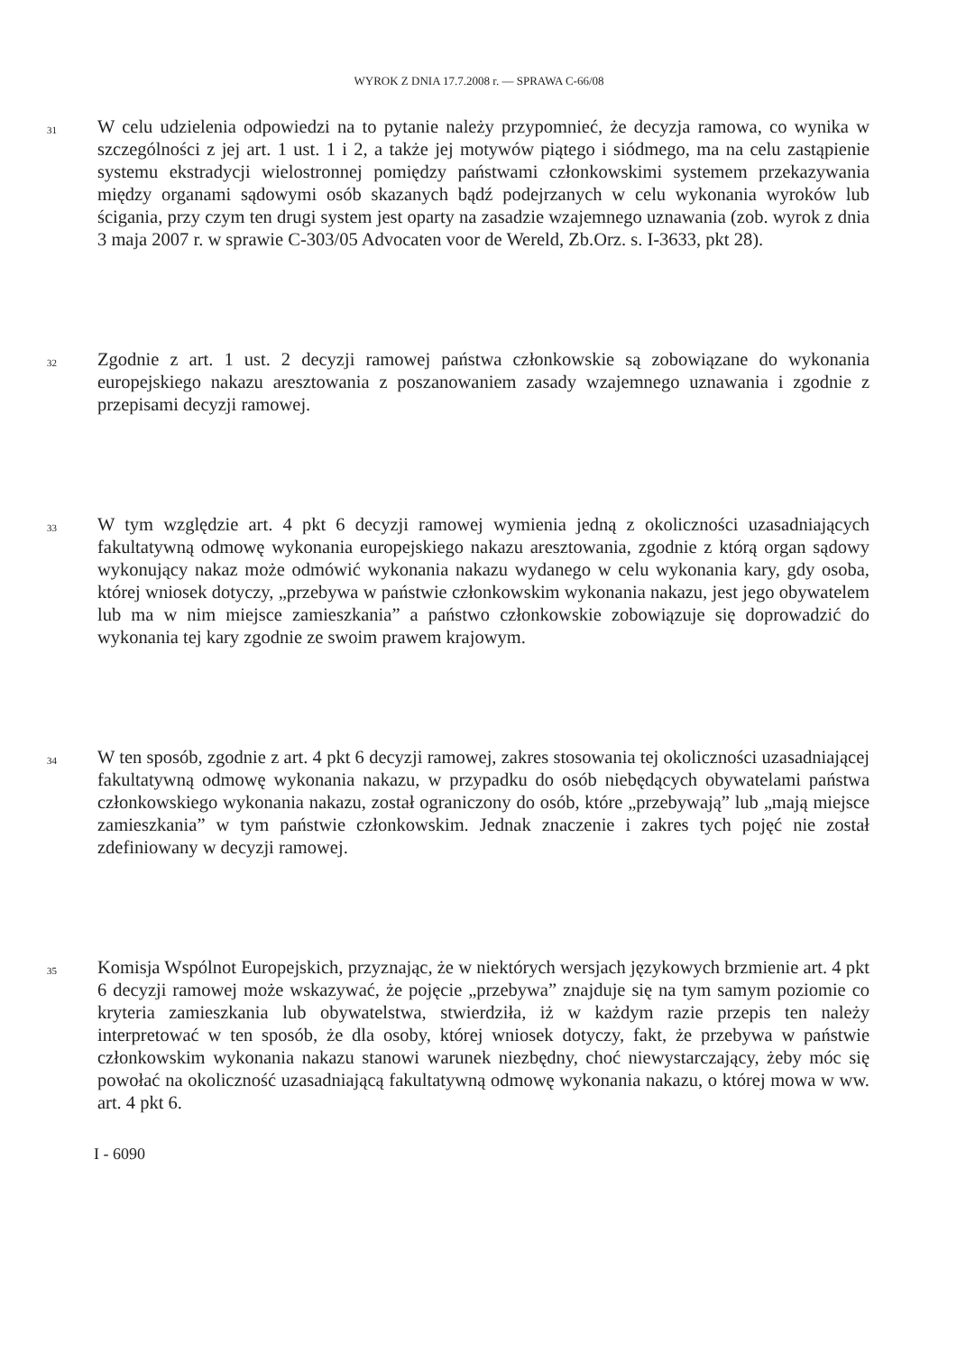WYROK Z DNIA 17.7.2008 r. — SPRAWA C-66/08
31
W celu udzielenia odpowiedzi na to pytanie należy przypomnieć, że decyzja ramowa, co wynika w szczególności z jej art. 1 ust. 1 i 2, a także jej motywów piątego i siódmego, ma na celu zastąpienie systemu ekstradycji wielostronnej pomiędzy państwami członkowskimi systemem przekazywania między organami sądowymi osób skazanych bądź podejrzanych w celu wykonania wyroków lub ścigania, przy czym ten drugi system jest oparty na zasadzie wzajemnego uznawania (zob. wyrok z dnia 3 maja 2007 r. w sprawie C-303/05 Advocaten voor de Wereld, Zb.Orz. s. I-3633, pkt 28).
32
Zgodnie z art. 1 ust. 2 decyzji ramowej państwa członkowskie są zobowiązane do wykonania europejskiego nakazu aresztowania z poszanowaniem zasady wzajemnego uznawania i zgodnie z przepisami decyzji ramowej.
33
W tym względzie art. 4 pkt 6 decyzji ramowej wymienia jedną z okoliczności uzasadniających fakultatywną odmowę wykonania europejskiego nakazu aresztowania, zgodnie z którą organ sądowy wykonujący nakaz może odmówić wykonania nakazu wydanego w celu wykonania kary, gdy osoba, której wniosek dotyczy, „przebywa w państwie członkowskim wykonania nakazu, jest jego obywatelem lub ma w nim miejsce zamieszkania” a państwo członkowskie zobowiązuje się doprowadzić do wykonania tej kary zgodnie ze swoim prawem krajowym.
34
W ten sposób, zgodnie z art. 4 pkt 6 decyzji ramowej, zakres stosowania tej okoliczności uzasadniającej fakultatywną odmowę wykonania nakazu, w przypadku do osób niebędących obywatelami państwa członkowskiego wykonania nakazu, został ograniczony do osób, które „przebywają” lub „mają miejsce zamieszkania” w tym państwie członkowskim. Jednak znaczenie i zakres tych pojęć nie został zdefiniowany w decyzji ramowej.
35
Komisja Wspólnot Europejskich, przyznając, że w niektórych wersjach językowych brzmienie art. 4 pkt 6 decyzji ramowej może wskazywać, że pojęcie „przebywa” znajduje się na tym samym poziomie co kryteria zamieszkania lub obywatelstwa, stwierdziła, iż w każdym razie przepis ten należy interpretować w ten sposób, że dla osoby, której wniosek dotyczy, fakt, że przebywa w państwie członkowskim wykonania nakazu stanowi warunek niezbędny, choć niewystarczający, żeby móc się powołać na okoliczność uzasadniającą fakultatywną odmowę wykonania nakazu, o której mowa w ww. art. 4 pkt 6.
I - 6090